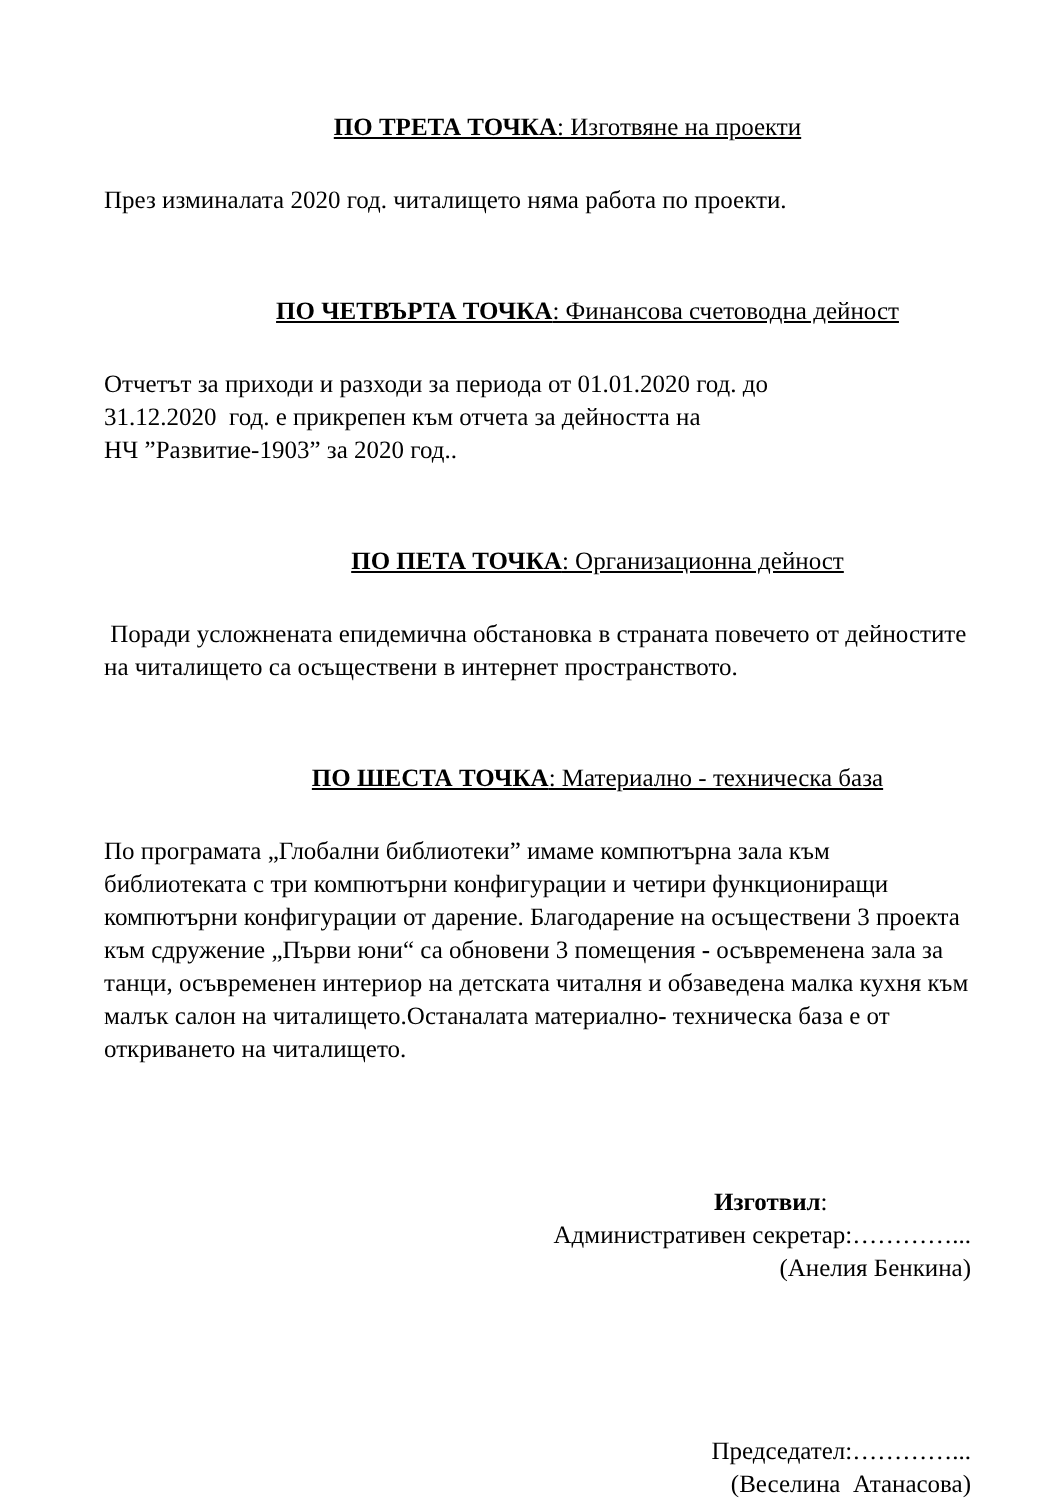ПО ТРЕТА ТОЧКА: Изготвяне на проекти
През изминалата 2020 год. читалището няма работа по проекти.
ПО ЧЕТВЪРТА ТОЧКА: Финансова счетоводна дейност
Отчетът за приходи и разходи за периода от 01.01.2020 год. до
31.12.2020 год. е прикрепен към отчета за дейността на
НЧ ”Развитие-1903” за 2020 год..
ПО ПЕТА ТОЧКА: Организационна дейност
Поради усложнената епидемична обстановка в страната повечето от дейностите на читалището са осъществени в интернет пространството.
ПО ШЕСТА ТОЧКА: Материално - техническа база
По програмата „Глобални библиотеки” имаме компютърна зала към библиотеката с три компютърни конфигурации и четири функциониращи компютърни конфигурации от дарение. Благодарение на осъществени 3 проекта към сдружение „Първи юни“ са обновени 3 помещения - осъвременена зала за танци, осъвременен интериор на детската читалня и обзаведена малка кухня към малък салон на читалището.Останалата материално- техническа база е от откриването на читалището.
Изготвил:
Административен секретар:…………...
(Анелия Бенкина)
Председател:…………...
(Веселина Атанасова)